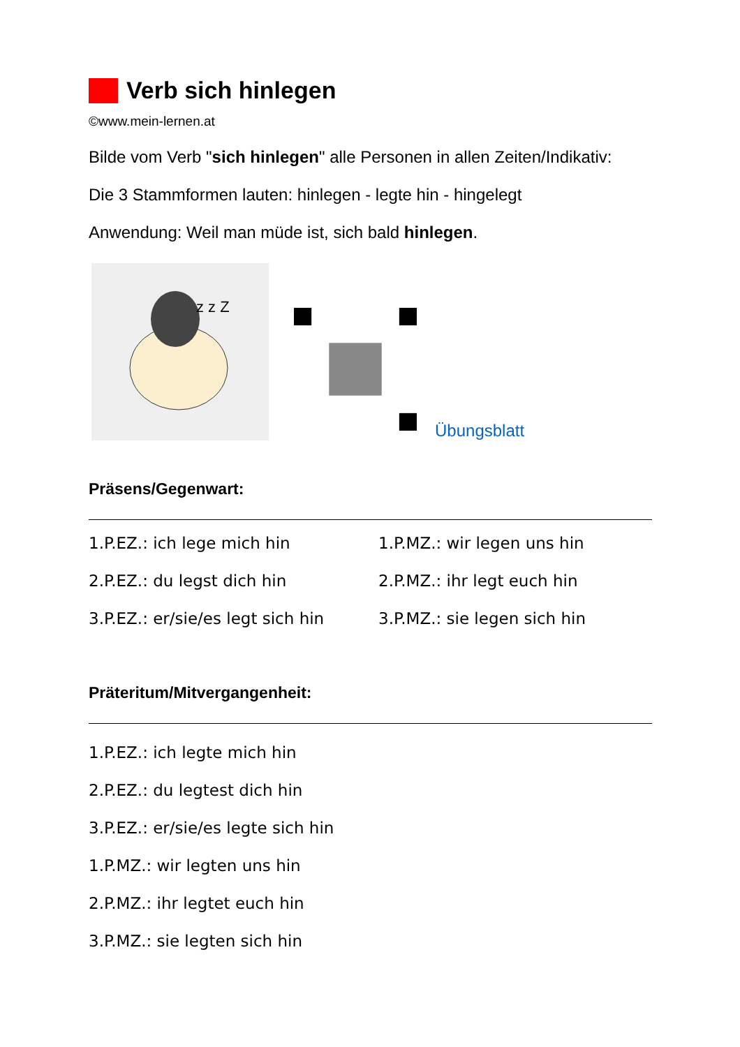Verb sich hinlegen
©www.mein-lernen.at
Bilde vom Verb "sich hinlegen" alle Personen in allen Zeiten/Indikativ:
Die 3 Stammformen lauten: hinlegen - legte hin - hingelegt
Anwendung: Weil man müde ist, sich bald hinlegen.
z z Z
Übungsblatt
Präsens/Gegenwart:
1.P.EZ.: ich lege mich hin
1.P.MZ.: wir legen uns hin
2.P.EZ.: du legst dich hin
2.P.MZ.: ihr legt euch hin
3.P.EZ.: er/sie/es legt sich hin
3.P.MZ.: sie legen sich hin
Präteritum/Mitvergangenheit:
1.P.EZ.: ich legte mich hin
2.P.EZ.: du legtest dich hin
3.P.EZ.: er/sie/es legte sich hin
1.P.MZ.: wir legten uns hin
2.P.MZ.: ihr legtet euch hin
3.P.MZ.: sie legten sich hin